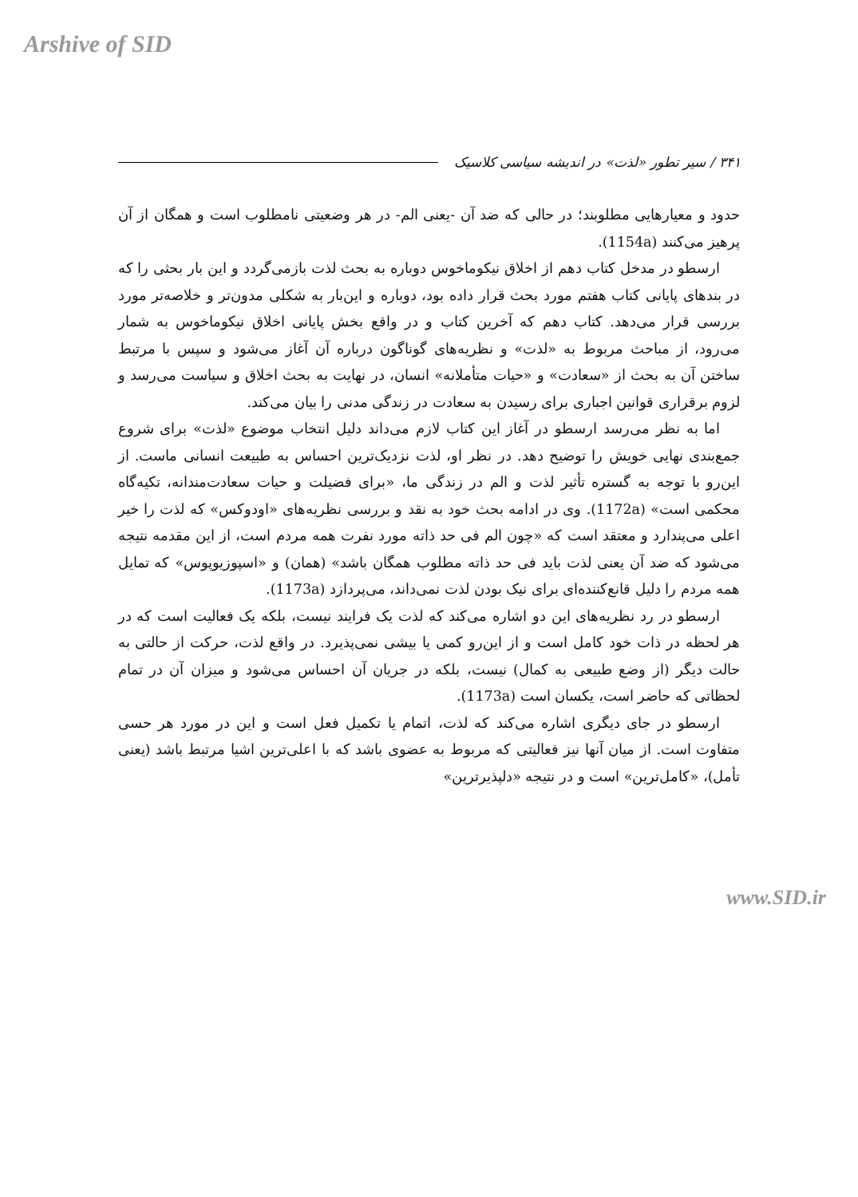Arshive of SID
۳۴۱ / سیر تطور «لذت» در اندیشه سیاسی کلاسیک
حدود و معیارهایی مطلوبند؛ در حالی که ضد آن -یعنی الم- در هر وضعیتی نامطلوب است و همگان از آن پرهیز می‌کنند (1154a).
ارسطو در مدخل کتاب دهم از اخلاق نیکوماخوس دوباره به بحث لذت بازمی‌گردد و این بار بحثی را که در بندهای پایانی کتاب هفتم مورد بحث قرار داده بود، دوباره و این‌بار به شکلی مدون‌تر و خلاصه‌تر مورد بررسی قرار می‌دهد. کتاب دهم که آخرین کتاب و در واقع بخش پایانی اخلاق نیکوماخوس به شمار می‌رود، از مباحث مربوط به «لذت» و نظریه‌های گوناگون درباره آن آغاز می‌شود و سپس با مرتبط ساختن آن به بحث از «سعادت» و «حیات متأملانه» انسان، در نهایت به بحث اخلاق و سیاست می‌رسد و لزوم برقراری قوانین اجباری برای رسیدن به سعادت در زندگی مدنی را بیان می‌کند.
اما به نظر می‌رسد ارسطو در آغاز این کتاب لازم می‌داند دلیل انتخاب موضوع «لذت» برای شروع جمع‌بندی نهایی خویش را توضیح دهد. در نظر او، لذت نزدیک‌ترین احساس به طبیعت انسانی ماست. از این‌رو با توجه به گستره تأثیر لذت و الم در زندگی ما، «برای فضیلت و حیات سعادت‌مندانه، تکیه‌گاه محکمی است» (1172a). وی در ادامه بحث خود به نقد و بررسی نظریه‌های «اودوکس» که لذت را خیر اعلی می‌پندارد و معتقد است که «چون الم فی حد ذاته مورد نفرت همه مردم است، از این مقدمه نتیجه می‌شود که ضد آن یعنی لذت باید فی حد ذاته مطلوب همگان باشد» (همان) و «اسپوزیوپوس» که تمایل همه مردم را دلیل قانع‌کننده‌ای برای نیک بودن لذت نمی‌داند، می‌پردازد (1173a).
ارسطو در رد نظریه‌های این دو اشاره می‌کند که لذت یک فرایند نیست، بلکه یک فعالیت است که در هر لحظه در ذات خود کامل است و از این‌رو کمی یا بیشی نمی‌پذیرد. در واقع لذت، حرکت از حالتی به حالت دیگر (از وضع طبیعی به کمال) نیست، بلکه در جریان آن احساس می‌شود و میزان آن در تمام لحظاتی که حاضر است، یکسان است (1173a).
ارسطو در جای دیگری اشاره می‌کند که لذت، اتمام یا تکمیل فعل است و این در مورد هر حسی متفاوت است. از میان آنها نیز فعالیتی که مربوط به عضوی باشد که با اعلی‌ترین اشیا مرتبط باشد (یعنی تأمل)، «کامل‌ترین» است و در نتیجه «دلپذیرترین»
www.SID.ir